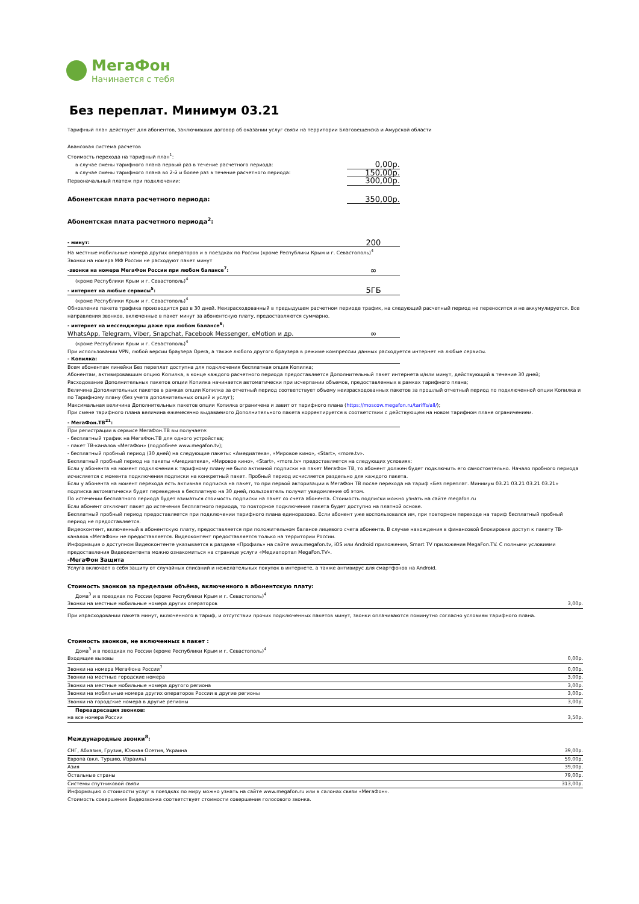МегаФон
Начинается с тебя
Без переплат. Минимум 03.21
Тарифный план действует для абонентов, заключивших договор об оказании услуг связи на территории Благовещенска и Амурской области
Авансовая система расчетов
| Стоимость перехода на тарифный план<sup>1</sup>: | |
| в случае смены тарифного плана первый раз в течение расчетного периода: | 0,00р. |
| в случае смены тарифного плана во 2-й и более раз в течение расчетного периода: | 150,00р. |
| Первоначальный платеж при подключении: | 300,00р. |
| Абонентская плата расчетного периода: | 350,00р. |
| Абонентская плата расчетного периода<sup>2</sup>: | |
| - минут: | 200 |
| На местные мобильные номера других операторов и в поездках по России (кроме Республики Крым и г. Севастополь)<sup>4</sup> Звонки на номера МФ России не расходуют пакет минут | |
| -звонки на номера МегаФон России при любом балансе<sup>7</sup>: | ∞ |
| (кроме Республики Крым и г. Севастополь)<sup>4</sup> | |
| - интернет на любые сервисы<sup>5</sup>: | 5ГБ |
| (кроме Республики Крым и г. Севастополь)<sup>4</sup> | |
Обновление пакета трафика производится раз в 30 дней. Неизрасходованный в предыдущем расчетном периоде трафик, на следующий расчетный период не переносится и не аккумулируется. Все направления звонков, включенные в пакет минут за абонентскую плату, предоставляются суммарно.
| - интернет на мессенджеры даже при любом балансе<sup>6</sup>: | |
| WhatsApp, Telegram, Viber, Snapchat, Facebook Messenger, eMotion и др. | ∞ |
| (кроме Республики Крым и г. Севастополь)<sup>4</sup> | |
При использовании VPN, любой версии браузера Opera, а также любого другого браузера в режиме компрессии данных расходуется интернет на любые сервисы.
| - Копилка: |
Всем абонентам линейки Без переплат доступна для подключения бесплатная опция Копилка;
Абонентам, активировавшим опцию Копилка, в конце каждого расчетного периода предоставляется Дополнительный пакет интернета и/или минут, действующий в течение 30 дней;
Расходование Дополнительных пакетов опции Копилка начинается автоматически при исчерпании объемов, предоставленных в рамках тарифного плана;
Величина Дополнительных пакетов в рамках опции Копилка за отчетный период соответствует объему неизрасходованных пакетов за прошлый отчетный период по подключенной опции Копилка и по Тарифному плану (без учета дополнительных опций и услуг);
Максимальная величина Дополнительных пакетов опции Копилка ограничена и завит от тарифного плана (https://moscow.megafon.ru/tariffs/all/);
При смене тарифного плана величина ежемесячно выдаваемого Дополнительного пакета корректируется в соответствии с действующем на новом тарифном плане ограничением.
| - МегаФон.ТВ<sup>21</sup>: |
При регистрации в сервисе МегаФон.ТВ вы получаете:
- бесплатный трафик на МегаФон.ТВ для одного устройства;
- пакет ТВ-каналов «МегаФон» (подробнее www.megafon.tv);
- бесплатный пробный период (30 дней) на следующие пакеты: «Амедиатека», «Мировое кино», «Start», «more.tv».
Бесплатный пробный период на пакеты «Амедиатека», «Мировое кино», «Start», «more.tv» предоставляется на следующих условиях:
Если у абонента на момент подключения к тарифному плану не было активной подписки на пакет МегаФон ТВ, то абонент должен будет подключить его самостоятельно. Начало пробного периода исчисляется с момента подключения подписки на конкретный пакет. Пробный период исчисляется раздельно для каждого пакета.
Если у абонента на момент перехода есть активная подписка на пакет, то при первой авторизации в МегаФон ТВ после перехода на тариф «Без переплат. Минимум 03.21 03.21 03.21 03.21» подписка автоматически будет переведена в бесплатную на 30 дней, пользователь получит уведомление об этом.
По истечении бесплатного периода будет взиматься стоимость подписки на пакет со счета абонента. Стоимость подписки можно узнать на сайте megafon.ru
Если абонент отключит пакет до истечения бесплатного периода, то повторное подключение пакета будет доступно на платной основе.
Бесплатный пробный период предоставляется при подключении тарифного плана единоразово. Если абонент уже воспользовался им, при повторном переходе на тариф бесплатный пробный период не предоставляется.
Видеоконтент, включенный в абонентскую плату, предоставляется при положительном балансе лицевого счета абонента. В случае нахождения в финансовой блокировке доступ к пакету ТВ-каналов «МегаФон» не предоставляется. Видеоконтент предоставляется только на территории России.
Информация о доступном Видеоконтенте указывается в разделе «Профиль» на сайте www.megafon.tv, iOS или Android приложения, Smart TV приложения MegaFon.TV. С полными условиями предоставления Видеоконтента можно ознакомиться на странице услуги «Медиапортал MegaFon.TV».
| -МегаФон Защита |
Услуга включает в себя защиту от случайных списаний и нежелательных покупок в интернете, а также антивирус для смартфонов на Android.
Стоимость звонков за пределами объёма, включенного в абонентскую плату:
| Дома<sup>3</sup> и в поездках по России (кроме Республики Крым и г. Севастополь)<sup>4</sup> | |
| Звонки на местные мобильные номера других операторов | 3,00р. |
При израсходовании пакета минут, включенного в тариф, и отсутствии прочих подключенных пакетов минут, звонки оплачиваются поминутно согласно условиям тарифного плана.
Стоимость звонков, не включенных в пакет :
| Дома<sup>3</sup> и в поездках по России (кроме Республики Крым и г. Севастополь)<sup>4</sup> | |
| Входящие вызовы | 0,00р. |
| Звонки на номера МегаФона России<sup>7</sup> | 0,00р. |
| Звонки на местные городские номера | 3,00р. |
| Звонки на местные мобильные номера другого региона | 3,00р. |
| Звонки на мобильные номера других операторов России в другие регионы | 3,00р. |
| Звонки на городские номера в другие регионы | 3,00р. |
| Переадресация звонков: | |
| на все номера России | 3,50р. |
| Международные звонки<sup>8</sup>: | |
| СНГ, Абхазия, Грузия, Южная Осетия, Украина | 39,00р. |
| Европа (вкл. Турцию, Израиль) | 59,00р. |
| Азия | 39,00р. |
| Остальные страны | 79,00р. |
| Системы спутниковой связи | 313,00р. |
Информацию о стоимости услуг в поездках по миру можно узнать на сайте www.megafon.ru или в салонах связи «МегаФон».
Стоимость совершения Видеозвонка соответствует стоимости совершения голосового звонка.